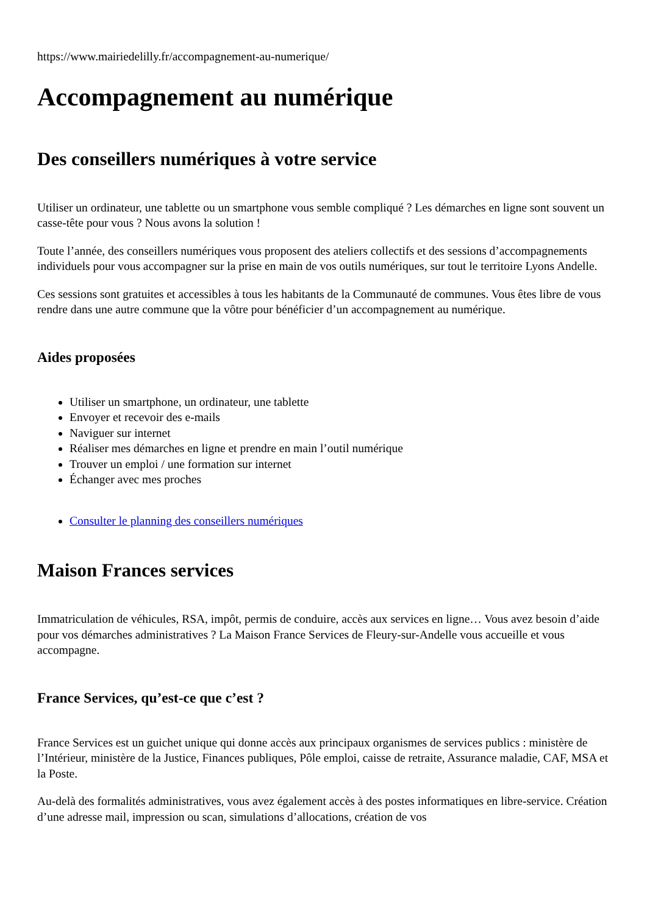https://www.mairiedelilly.fr/accompagnement-au-numerique/
Accompagnement au numérique
Des conseillers numériques à votre service
Utiliser un ordinateur, une tablette ou un smartphone vous semble compliqué ? Les démarches en ligne sont souvent un casse-tête pour vous ? Nous avons la solution !
Toute l’année, des conseillers numériques vous proposent des ateliers collectifs et des sessions d’accompagnements individuels pour vous accompagner sur la prise en main de vos outils numériques, sur tout le territoire Lyons Andelle.
Ces sessions sont gratuites et accessibles à tous les habitants de la Communauté de communes. Vous êtes libre de vous rendre dans une autre commune que la vôtre pour bénéficier d’un accompagnement au numérique.
Aides proposées
Utiliser un smartphone, un ordinateur, une tablette
Envoyer et recevoir des e-mails
Naviguer sur internet
Réaliser mes démarches en ligne et prendre en main l’outil numérique
Trouver un emploi / une formation sur internet
Échanger avec mes proches
Consulter le planning des conseillers numériques
Maison Frances services
Immatriculation de véhicules, RSA, impôt, permis de conduire, accès aux services en ligne… Vous avez besoin d’aide pour vos démarches administratives ? La Maison France Services de Fleury-sur-Andelle vous accueille et vous accompagne.
France Services, qu’est-ce que c’est ?
France Services est un guichet unique qui donne accès aux principaux organismes de services publics : ministère de l’Intérieur, ministère de la Justice, Finances publiques, Pôle emploi, caisse de retraite, Assurance maladie, CAF, MSA et la Poste.
Au-delà des formalités administratives, vous avez également accès à des postes informatiques en libre-service. Création d’une adresse mail, impression ou scan, simulations d’allocations, création de vos